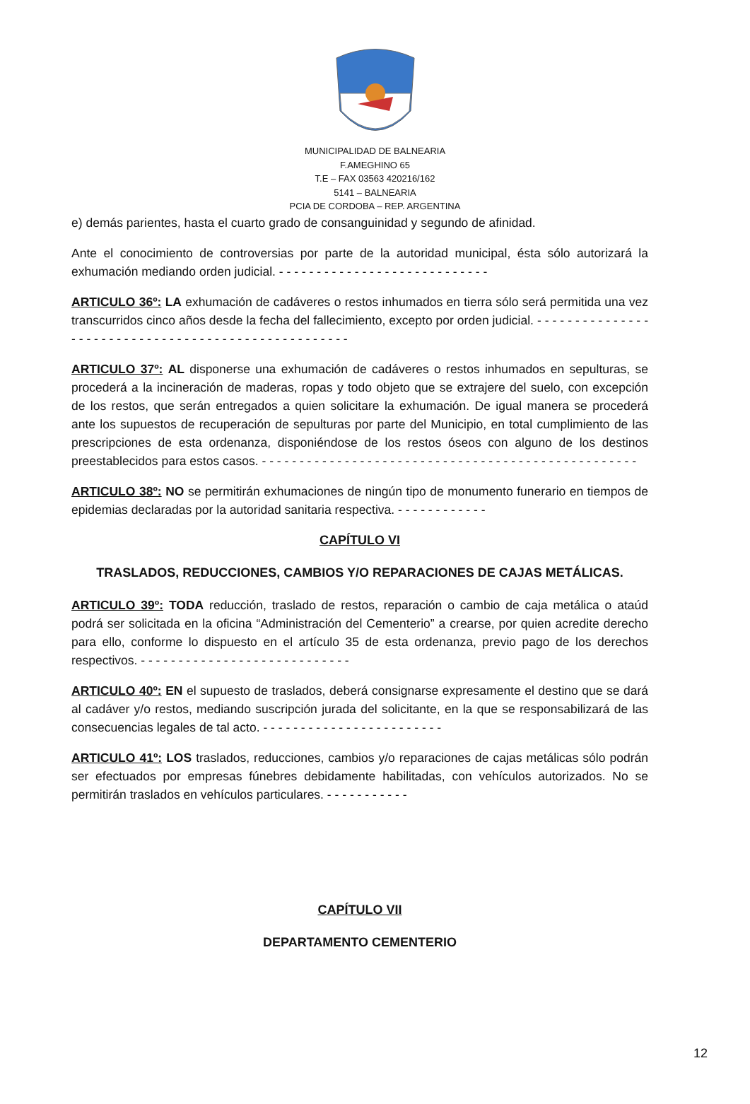MUNICIPALIDAD DE BALNEARIA
F.AMEGHINO 65
T.E – FAX 03563 420216/162
5141 – BALNEARIA
PCIA DE CORDOBA – REP. ARGENTINA
e) demás parientes, hasta el cuarto grado de consanguinidad y segundo de afinidad.
Ante el conocimiento de controversias por parte de la autoridad municipal, ésta sólo autorizará la exhumación mediando orden judicial. - - - - - - - - - - - - - - - - - - - - - - - - - - - -
ARTICULO 36º: LA exhumación de cadáveres o restos inhumados en tierra sólo será permitida una vez transcurridos cinco años desde la fecha del fallecimiento, excepto por orden judicial. - - - - - - - - - - - - - - - - - - - - - - - - - - - - - - - - - - - - - - - - - - - - - - - - - - - -
ARTICULO 37º: AL disponerse una exhumación de cadáveres o restos inhumados en sepulturas, se procederá a la incineración de maderas, ropas y todo objeto que se extrajere del suelo, con excepción de los restos, que serán entregados a quien solicitare la exhumación. De igual manera se procederá ante los supuestos de recuperación de sepulturas por parte del Municipio, en total cumplimiento de las prescripciones de esta ordenanza, disponiéndose de los restos óseos con alguno de los destinos preestablecidos para estos casos. - - - - - - - - - - - - - - - - - - - - - - - - - - - - - - - - - - - - - - - - - - - - - - - - - -
ARTICULO 38º: NO se permitirán exhumaciones de ningún tipo de monumento funerario en tiempos de epidemias declaradas por la autoridad sanitaria respectiva. - - - - - - - - - - - -
CAPÍTULO VI
TRASLADOS, REDUCCIONES, CAMBIOS Y/O REPARACIONES DE CAJAS METÁLICAS.
ARTICULO 39º: TODA reducción, traslado de restos, reparación o cambio de caja metálica o ataúd podrá ser solicitada en la oficina “Administración del Cementerio” a crearse, por quien acredite derecho para ello, conforme lo dispuesto en el artículo 35 de esta ordenanza, previo pago de los derechos respectivos. - - - - - - - - - - - - - - - - - - - - - - - - - - - -
ARTICULO 40º: EN el supuesto de traslados, deberá consignarse expresamente el destino que se dará al cadáver y/o restos, mediando suscripción jurada del solicitante, en la que se responsabilizará de las consecuencias legales de tal acto. - - - - - - - - - - - - - - - - - - - - - - - -
ARTICULO 41º: LOS traslados, reducciones, cambios y/o reparaciones de cajas metálicas sólo podrán ser efectuados por empresas fúnebres debidamente habilitadas, con vehículos autorizados. No se permitirán traslados en vehículos particulares. - - - - - - - - - - -
CAPÍTULO VII
DEPARTAMENTO CEMENTERIO
12